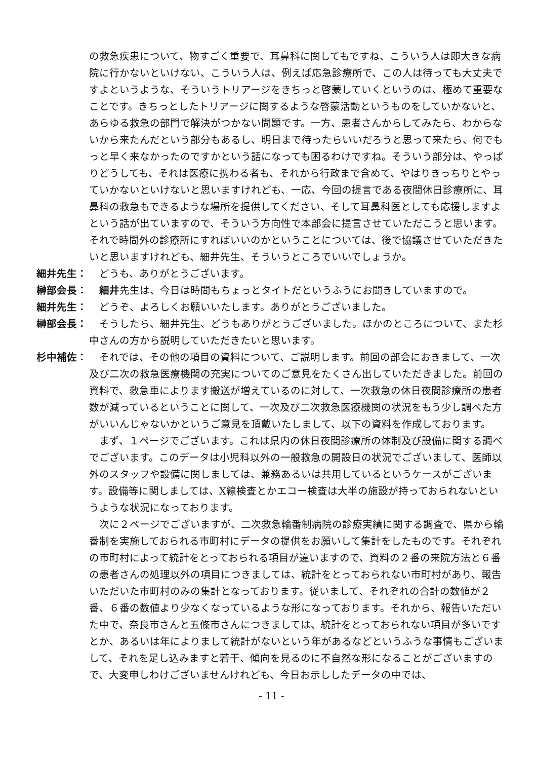の救急疾患について、物すごく重要で、耳鼻科に関してもですね、こういう人は即大きな病院に行かないといけない、こういう人は、例えば応急診療所で、この人は待っても大丈夫ですよというような、そういうトリアージをきちっと啓蒙していくというのは、極めて重要なことです。きちっとしたトリアージに関するような啓蒙活動というものをしていかないと、あらゆる救急の部門で解決がつかない問題です。一方、患者さんからしてみたら、わからないから来たんだという部分もあるし、明日まで待ったらいいだろうと思って来たら、何でもっと早く来なかったのですかという話になっても困るわけですね。そういう部分は、やっぱりどうしても、それは医療に携わる者も、それから行政まで含めて、やはりきっちりとやっていかないといけないと思いますけれども、一応、今回の提言である夜間休日診療所に、耳鼻科の救急もできるような場所を提供してください、そして耳鼻科医としても応援しますよという話が出ていますので、そういう方向性で本部会に提言させていただこうと思います。それで時間外の診療所にすればいいのかということについては、後で協議させていただきたいと思いますけれども、細井先生、そういうところでいいでしょうか。
細井先生：　どうも、ありがとうございます。
榊部会長：　細井先生は、今日は時間もちょっとタイトだというふうにお聞きしていますので。
細井先生：　どうぞ、よろしくお願いいたします。ありがとうございました。
榊部会長：　そうしたら、細井先生、どうもありがとうございました。ほかのところについて、また杉中さんの方から説明していただきたいと思います。
杉中補佐：　それでは、その他の項目の資料について、ご説明します。前回の部会におきまして、一次及び二次の救急医療機関の充実についてのご意見をたくさん出していただきました。前回の資料で、救急車によります搬送が増えているのに対して、一次救急の休日夜間診療所の患者数が減っているということに関して、一次及び二次救急医療機関の状況をもう少し調べた方がいいんじゃないかというご意見を頂戴いたしまして、以下の資料を作成しております。
　まず、１ページでございます。これは県内の休日夜間診療所の体制及び設備に関する調べでございます。このデータは小児科以外の一般救急の開設日の状況でございまして、医師以外のスタッフや設備に関しましては、兼務あるいは共用しているというケースがございます。設備等に関しましては、X線検査とかエコー検査は大半の施設が持っておられないというような状況になっております。
　次に２ページでございますが、二次救急輪番制病院の診療実績に関する調査で、県から輪番制を実施しておられる市町村にデータの提供をお願いして集計をしたものです。それぞれの市町村によって統計をとっておられる項目が違いますので、資料の２番の来院方法と６番の患者さんの処理以外の項目につきましては、統計をとっておられない市町村があり、報告いただいた市町村のみの集計となっております。従いまして、それぞれの合計の数値が２番、６番の数値より少なくなっているような形になっております。それから、報告いただいた中で、奈良市さんと五條市さんにつきましては、統計をとっておられない項目が多いですとか、あるいは年によりまして統計がないという年があるなどというふうな事情もございまして、それを足し込みますと若干、傾向を見るのに不自然な形になることがございますので、大変申しわけございませんけれども、今日お示ししたデータの中では、
- 11 -